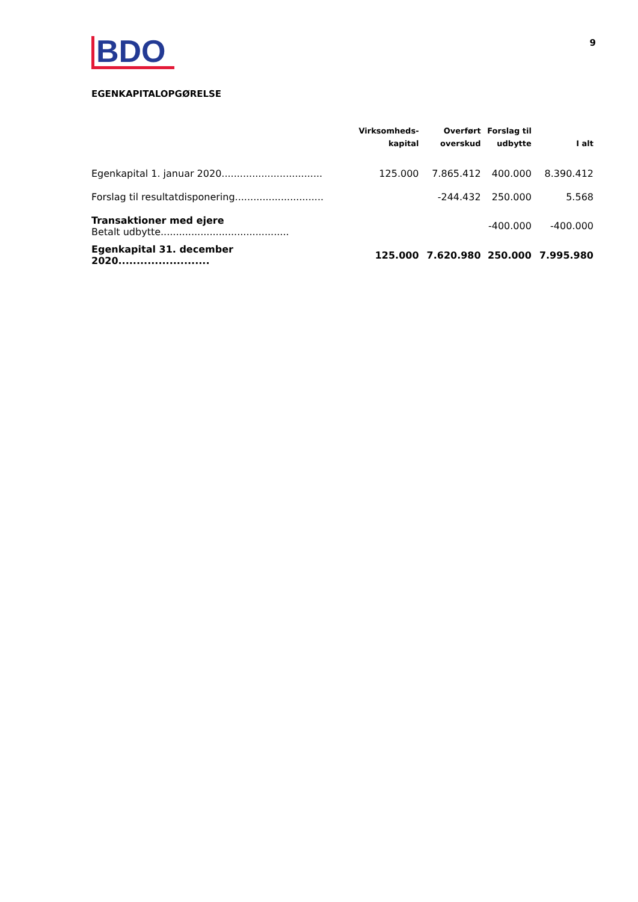9
BDO
EGENKAPITALOPGØRELSE
| | Virksomheds- kapital | Overført overskud | Forslag til udbytte | I alt |
| --- | --- | --- | --- | --- |
| Egenkapital 1. januar 2020................................. | 125.000 | 7.865.412 | 400.000 | 8.390.412 |
| Forslag til resultatdisponering............................. | | -244.432 | 250.000 | 5.568 |
| Transaktioner med ejere Betalt udbytte.......................................... | | | -400.000 | -400.000 |
| Egenkapital 31. december 2020......................... | 125.000 | 7.620.980 | 250.000 | 7.995.980 |